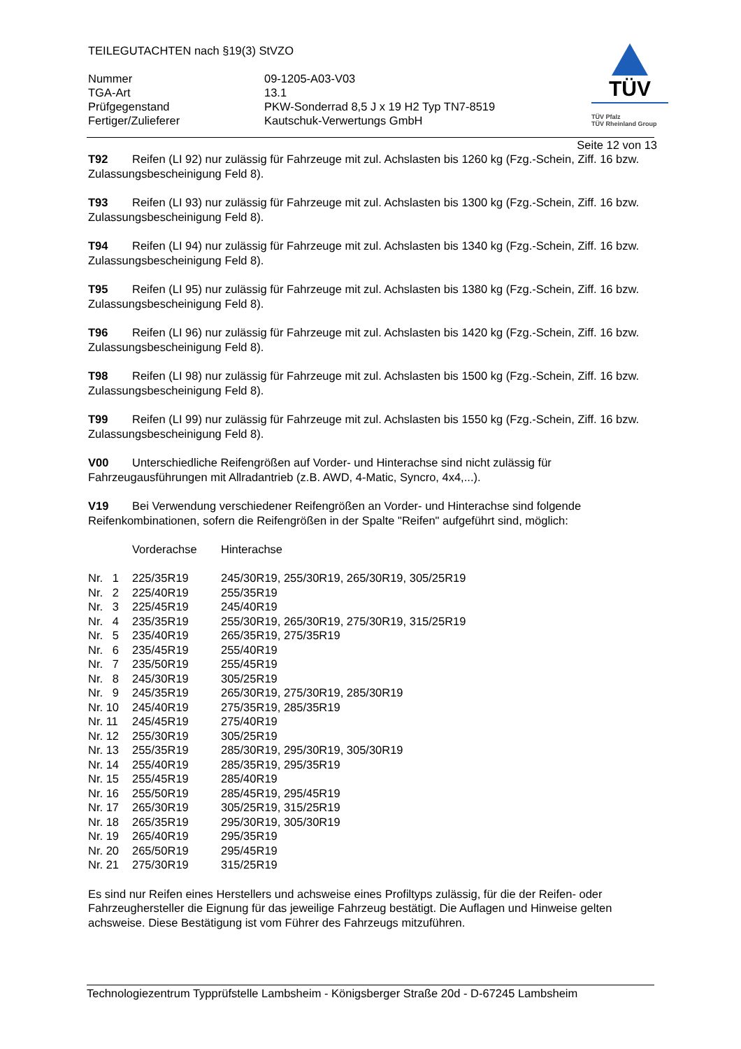TEILEGUTACHTEN nach §19(3) StVZO
| Nummer | 09-1205-A03-V03 |
| TGA-Art | 13.1 |
| Prüfgegenstand | PKW-Sonderrad 8,5 J x 19 H2 Typ TN7-8519 |
| Fertiger/Zulieferer | Kautschuk-Verwertungs GmbH |
TÜV
TÜV Pfalz
TÜV Rheinland Group
Seite 12 von 13
T92 Reifen (LI 92) nur zulässig für Fahrzeuge mit zul. Achslasten bis 1260 kg (Fzg.-Schein, Ziff. 16 bzw. Zulassungsbescheinigung Feld 8).
T93 Reifen (LI 93) nur zulässig für Fahrzeuge mit zul. Achslasten bis 1300 kg (Fzg.-Schein, Ziff. 16 bzw. Zulassungsbescheinigung Feld 8).
T94 Reifen (LI 94) nur zulässig für Fahrzeuge mit zul. Achslasten bis 1340 kg (Fzg.-Schein, Ziff. 16 bzw. Zulassungsbescheinigung Feld 8).
T95 Reifen (LI 95) nur zulässig für Fahrzeuge mit zul. Achslasten bis 1380 kg (Fzg.-Schein, Ziff. 16 bzw. Zulassungsbescheinigung Feld 8).
T96 Reifen (LI 96) nur zulässig für Fahrzeuge mit zul. Achslasten bis 1420 kg (Fzg.-Schein, Ziff. 16 bzw. Zulassungsbescheinigung Feld 8).
T98 Reifen (LI 98) nur zulässig für Fahrzeuge mit zul. Achslasten bis 1500 kg (Fzg.-Schein, Ziff. 16 bzw. Zulassungsbescheinigung Feld 8).
T99 Reifen (LI 99) nur zulässig für Fahrzeuge mit zul. Achslasten bis 1550 kg (Fzg.-Schein, Ziff. 16 bzw. Zulassungsbescheinigung Feld 8).
V00 Unterschiedliche Reifengrößen auf Vorder- und Hinterachse sind nicht zulässig für
Fahrzeugausführungen mit Allradantrieb (z.B. AWD, 4-Matic, Syncro, 4x4,...).
V19 Bei Verwendung verschiedener Reifengrößen an Vorder- und Hinterachse sind folgende
Reifenkombinationen, sofern die Reifengrößen in der Spalte "Reifen" aufgeführt sind, möglich:
| | Vorderachse | Hinterachse |
| Nr. 1 | 225/35R19 | 245/30R19, 255/30R19, 265/30R19, 305/25R19 |
| Nr. 2 | 225/40R19 | 255/35R19 |
| Nr. 3 | 225/45R19 | 245/40R19 |
| Nr. 4 | 235/35R19 | 255/30R19, 265/30R19, 275/30R19, 315/25R19 |
| Nr. 5 | 235/40R19 | 265/35R19, 275/35R19 |
| Nr. 6 | 235/45R19 | 255/40R19 |
| Nr. 7 | 235/50R19 | 255/45R19 |
| Nr. 8 | 245/30R19 | 305/25R19 |
| Nr. 9 | 245/35R19 | 265/30R19, 275/30R19, 285/30R19 |
| Nr. 10 | 245/40R19 | 275/35R19, 285/35R19 |
| Nr. 11 | 245/45R19 | 275/40R19 |
| Nr. 12 | 255/30R19 | 305/25R19 |
| Nr. 13 | 255/35R19 | 285/30R19, 295/30R19, 305/30R19 |
| Nr. 14 | 255/40R19 | 285/35R19, 295/35R19 |
| Nr. 15 | 255/45R19 | 285/40R19 |
| Nr. 16 | 255/50R19 | 285/45R19, 295/45R19 |
| Nr. 17 | 265/30R19 | 305/25R19, 315/25R19 |
| Nr. 18 | 265/35R19 | 295/30R19, 305/30R19 |
| Nr. 19 | 265/40R19 | 295/35R19 |
| Nr. 20 | 265/50R19 | 295/45R19 |
| Nr. 21 | 275/30R19 | 315/25R19 |
Es sind nur Reifen eines Herstellers und achsweise eines Profiltyps zulässig, für die der Reifen- oder Fahrzeughersteller die Eignung für das jeweilige Fahrzeug bestätigt. Die Auflagen und Hinweise gelten achsweise. Diese Bestätigung ist vom Führer des Fahrzeugs mitzuführen.
Technologiezentrum Typprüfstelle Lambsheim - Königsberger Straße 20d - D-67245 Lambsheim